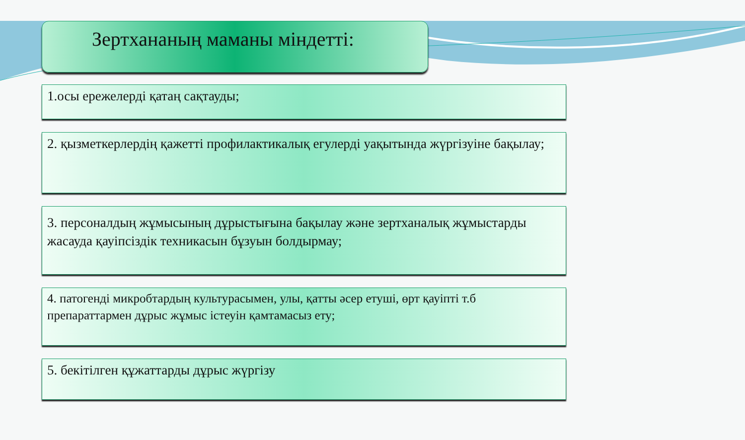Зертхананың маманы міндетті:
1.осы ережелерді қатаң сақтауды;
2. қызметкерлердің қажетті профилактикалық егулерді уақытында жүргізуіне бақылау;
3. персоналдың жұмысының дұрыстығына бақылау және зертханалық жұмыстарды жасауда қауіпсіздік техникасын бұзуын болдырмау;
4. патогенді микробтардың культурасымен, улы, қатты әсер етуші, өрт қауіпті т.б препараттармен дұрыс жұмыс істеуін қамтамасыз ету;
5. бекітілген құжаттарды дұрыс жүргізу